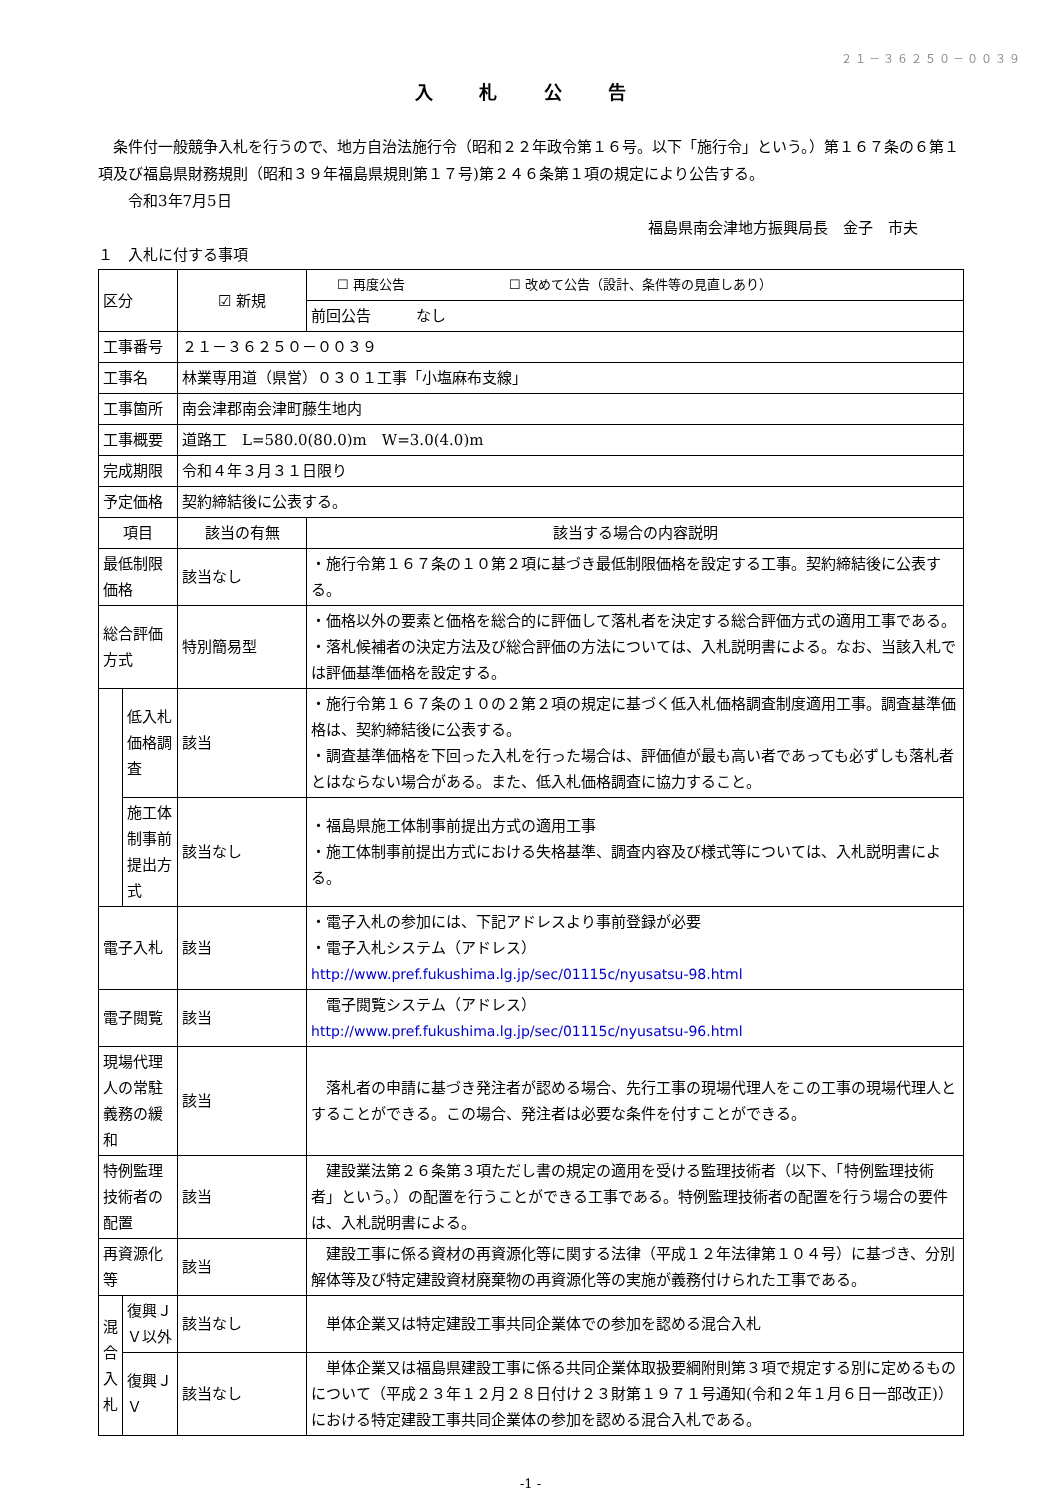２１－３６２５０－００３９
入 札 公 告
　条件付一般競争入札を行うので、地方自治法施行令（昭和２２年政令第１６号。以下「施行令」という。）第１６７条の６第１項及び福島県財務規則（昭和３９年福島県規則第１７号)第２４６条第１項の規定により公告する。
　　令和3年7月5日
福島県南会津地方振興局長　金子　市夫
１　入札に付する事項
| 区分 | | ☑ 新規 | ☐ 再度公告 ☐ 改めて公告（設計、条件等の見直しあり） |
| | | | 前回公告 なし |
| 工事番号 | | ２１－３６２５０－００３９ | |
| 工事名 | | 林業専用道（県営）０３０１工事「小塩麻布支線」 | |
| 工事箇所 | | 南会津郡南会津町藤生地内 | |
| 工事概要 | | 道路工 L=580.0(80.0)m W=3.0(4.0)m | |
| 完成期限 | | 令和４年３月３１日限り | |
| 予定価格 | | 契約締結後に公表する。 | |
| 項目 | | 該当の有無 | 該当する場合の内容説明 |
| 最低制限価格 | | 該当なし | ・施行令第１６７条の１０第２項に基づき最低制限価格を設定する工事。契約締結後に公表する。 |
| 総合評価方式 | | 特別簡易型 | ・価格以外の要素と価格を総合的に評価して落札者を決定する総合評価方式の適用工事である。 ・落札候補者の決定方法及び総合評価の方法については、入札説明書による。なお、当該入札では評価基準価格を設定する。 |
| | 低入札価格調査 | 該当 | ・施行令第１６７条の１０の２第２項の規定に基づく低入札価格調査制度適用工事。調査基準価格は、契約締結後に公表する。 ・調査基準価格を下回った入札を行った場合は、評価値が最も高い者であっても必ずしも落札者とはならない場合がある。また、低入札価格調査に協力すること。 |
| | 施工体制事前提出方式 | 該当なし | ・福島県施工体制事前提出方式の適用工事 ・施工体制事前提出方式における失格基準、調査内容及び様式等については、入札説明書による。 |
| 電子入札 | | 該当 | ・電子入札の参加には、下記アドレスより事前登録が必要 ・電子入札システム（アドレス） http://www.pref.fukushima.lg.jp/sec/01115c/nyusatsu-98.html |
| 電子閲覧 | | 該当 | 電子閲覧システム（アドレス） http://www.pref.fukushima.lg.jp/sec/01115c/nyusatsu-96.html |
| 現場代理人の常駐義務の緩和 | | 該当 | 落札者の申請に基づき発注者が認める場合、先行工事の現場代理人をこの工事の現場代理人とすることができる。この場合、発注者は必要な条件を付すことができる。 |
| 特例監理技術者の配置 | | 該当 | 建設業法第２６条第３項ただし書の規定の適用を受ける監理技術者（以下、「特例監理技術者」という。）の配置を行うことができる工事である。特例監理技術者の配置を行う場合の要件は、入札説明書による。 |
| 再資源化等 | | 該当 | 建設工事に係る資材の再資源化等に関する法律（平成１２年法律第１０４号）に基づき、分別解体等及び特定建設資材廃棄物の再資源化等の実施が義務付けられた工事である。 |
| 混合入札 | 復興ＪＶ以外 | 該当なし | 単体企業又は特定建設工事共同企業体での参加を認める混合入札 |
| | 復興ＪＶ | 該当なし | 単体企業又は福島県建設工事に係る共同企業体取扱要綱附則第３項で規定する別に定めるものについて（平成２３年１２月２８日付け２３財第１９７１号通知(令和２年１月６日一部改正)）における特定建設工事共同企業体の参加を認める混合入札である。 |
-1 -